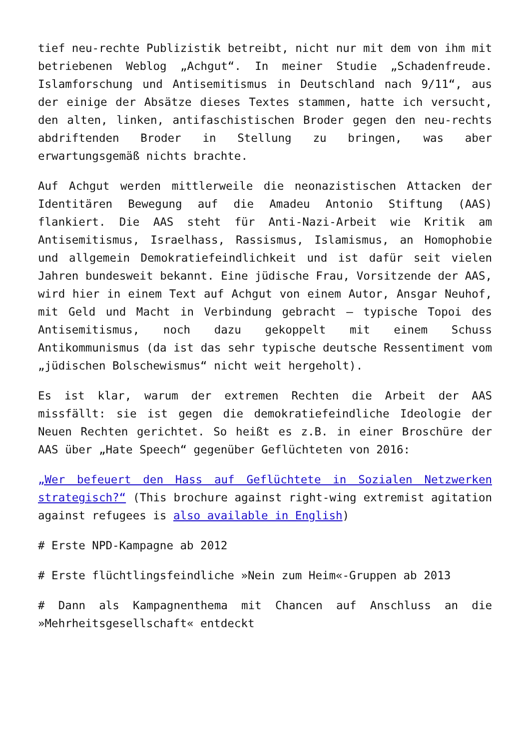tief neu-rechte Publizistik betreibt, nicht nur mit dem von ihm mit betriebenen Weblog „Achgut“. In meiner Studie „Schadenfreude. Islamforschung und Antisemitismus in Deutschland nach 9/11“, aus der einige der Absätze dieses Textes stammen, hatte ich versucht, den alten, linken, antifaschistischen Broder gegen den neu-rechts abdriftenden Broder in Stellung zu bringen, was aber erwartungsgemäß nichts brachte.
Auf Achgut werden mittlerweile die neonazistischen Attacken der Identitären Bewegung auf die Amadeu Antonio Stiftung (AAS) flankiert. Die AAS steht für Anti-Nazi-Arbeit wie Kritik am Antisemitismus, Israelhass, Rassismus, Islamismus, an Homophobie und allgemein Demokratiefeindlichkeit und ist dafür seit vielen Jahren bundesweit bekannt. Eine jüdische Frau, Vorsitzende der AAS, wird hier in einem Text auf Achgut von einem Autor, Ansgar Neuhof, mit Geld und Macht in Verbindung gebracht – typische Topoi des Antisemitismus, noch dazu gekoppelt mit einem Schuss Antikommunismus (da ist das sehr typische deutsche Ressentiment vom „jüdischen Bolschewismus“ nicht weit hergeholt).
Es ist klar, warum der extremen Rechten die Arbeit der AAS missfällt: sie ist gegen die demokratiefeindliche Ideologie der Neuen Rechten gerichtet. So heißt es z.B. in einer Broschüre der AAS über „Hate Speech“ gegenüber Geflüchteten von 2016:
„Wer befeuert den Hass auf Geflüchtete in Sozialen Netzwerken strategisch?“ (This brochure against right-wing extremist agitation against refugees is also available in English)
# Erste NPD-Kampagne ab 2012
# Erste flüchtlingsfeindliche »Nein zum Heim«-Gruppen ab 2013
# Dann als Kampagnenthema mit Chancen auf Anschluss an die »Mehrheitsgesellschaft« entdeckt